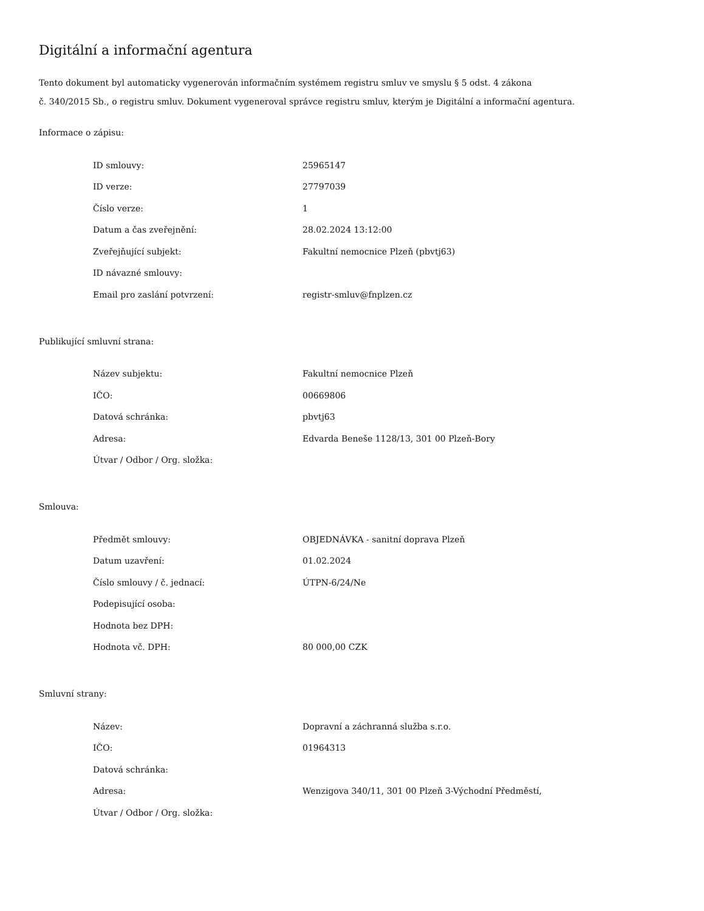Digitální a informační agentura
Tento dokument byl automaticky vygenerován informačním systémem registru smluv ve smyslu § 5 odst. 4 zákona
č. 340/2015 Sb., o registru smluv. Dokument vygeneroval správce registru smluv, kterým je Digitální a informační agentura.
Informace o zápisu:
| ID smlouvy: | 25965147 |
| ID verze: | 27797039 |
| Číslo verze: | 1 |
| Datum a čas zveřejnění: | 28.02.2024 13:12:00 |
| Zveřejňující subjekt: | Fakultní nemocnice Plzeň (pbvtj63) |
| ID návazné smlouvy: | |
| Email pro zaslání potvrzení: | registr-smluv@fnplzen.cz |
Publikující smluvní strana:
| Název subjektu: | Fakultní nemocnice Plzeň |
| IČO: | 00669806 |
| Datová schránka: | pbvtj63 |
| Adresa: | Edvarda Beneše 1128/13, 301 00 Plzeň-Bory |
| Útvar / Odbor / Org. složka: | |
Smlouva:
| Předmět smlouvy: | OBJEDNÁVKA - sanitní doprava Plzeň |
| Datum uzavření: | 01.02.2024 |
| Číslo smlouvy / č. jednací: | ÚTPN-6/24/Ne |
| Podepisující osoba: | |
| Hodnota bez DPH: | |
| Hodnota vč. DPH: | 80 000,00 CZK |
Smluvní strany:
| Název: | Dopravní a záchranná služba s.r.o. |
| IČO: | 01964313 |
| Datová schránka: | |
| Adresa: | Wenzigova 340/11, 301 00 Plzeň 3-Východní Předměstí, |
| Útvar / Odbor / Org. složka: | |